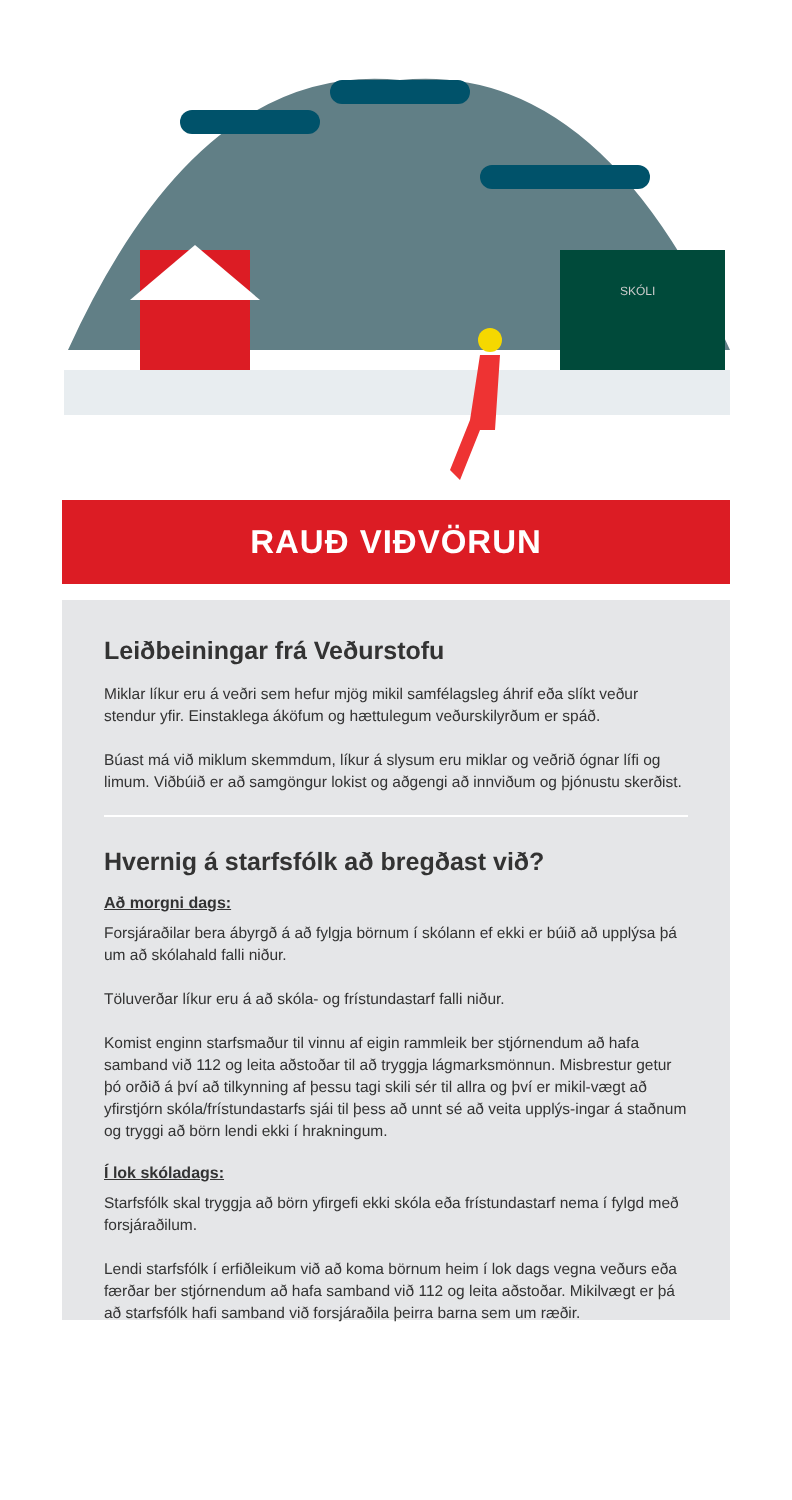SKÓLI
RAUÐ VIÐVÖRUN
Leiðbeiningar frá Veðurstofu
Miklar líkur eru á veðri sem hefur mjög mikil samfélagsleg áhrif eða slíkt veður stendur yfir. Einstaklega áköfum og hættulegum veðurskilyrðum er spáð.
Búast má við miklum skemmdum, líkur á slysum eru miklar og veðrið ógnar lífi og limum. Viðbúið er að samgöngur lokist og aðgengi að innviðum og þjónustu skerðist.
Hvernig á starfsfólk að bregðast við?
Að morgni dags:
Forsjáraðilar bera ábyrgð á að fylgja börnum í skólann ef ekki er búið að upplýsa þá um að skólahald falli niður.
Töluverðar líkur eru á að skóla- og frístundastarf falli niður.
Komist enginn starfsmaður til vinnu af eigin rammleik ber stjórnendum að hafa samband við 112 og leita aðstoðar til að tryggja lágmarksmönnun. Misbrestur getur þó orðið á því að tilkynning af þessu tagi skili sér til allra og því er mikil-vægt að yfirstjórn skóla/frístundastarfs sjái til þess að unnt sé að veita upplýs-ingar á staðnum og tryggi að börn lendi ekki í hrakningum.
Í lok skóladags:
Starfsfólk skal tryggja að börn yfirgefi ekki skóla eða frístundastarf nema í fylgd með forsjáraðilum.
Lendi starfsfólk í erfiðleikum við að koma börnum heim í lok dags vegna veðurs eða færðar ber stjórnendum að hafa samband við 112 og leita aðstoðar. Mikilvægt er þá að starfsfólk hafi samband við forsjáraðila þeirra barna sem um ræðir.